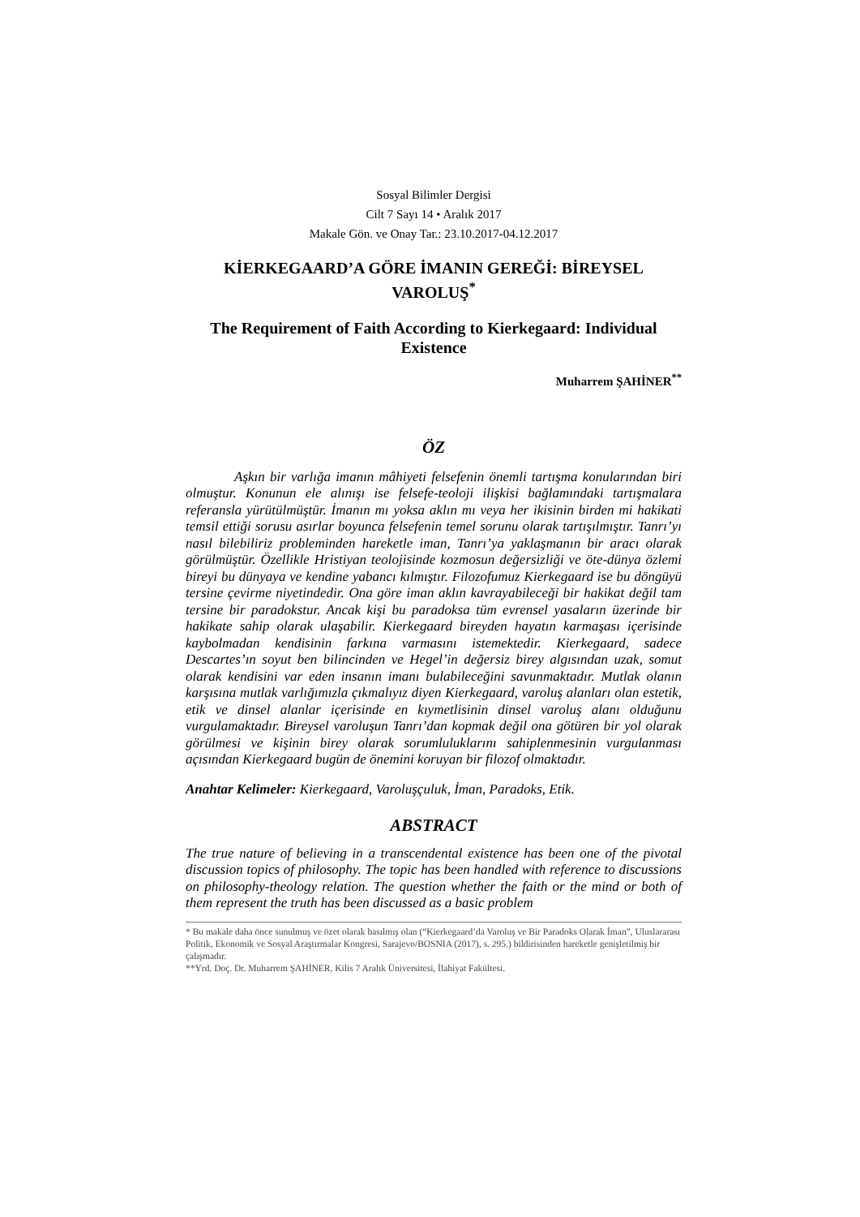Sosyal Bilimler Dergisi
Cilt 7 Sayı 14 • Aralık 2017
Makale Gön. ve Onay Tar.: 23.10.2017-04.12.2017
KİERKEGAARD’A GÖRE İMANIN GEREĞİ: BİREYSEL VAROLUŞ<sup>*</sup>
The Requirement of Faith According to Kierkegaard: Individual Existence
Muharrem ŞAHİNER<sup>**</sup>
ÖZ
Aşkın bir varlığa imanın mâhiyeti felsefenin önemli tartışma konularından biri olmuştur. Konunun ele alınışı ise felsefe-teoloji ilişkisi bağlamındaki tartışmalara referansla yürütülmüştür. İmanın mı yoksa aklın mı veya her ikisinin birden mi hakikati temsil ettiği sorusu asırlar boyunca felsefenin temel sorunu olarak tartışılmıştır. Tanrı’yı nasıl bilebiliriz probleminden hareketle iman, Tanrı’ya yaklaşmanın bir aracı olarak görülmüştür. Özellikle Hristiyan teolojisinde kozmosun değersizliği ve öte-dünya özlemi bireyi bu dünyaya ve kendine yabancı kılmıştır. Filozofumuz Kierkegaard ise bu döngüyü tersine çevirme niyetindedir. Ona göre iman aklın kavrayabileceği bir hakikat değil tam tersine bir paradokstur. Ancak kişi bu paradoksa tüm evrensel yasaların üzerinde bir hakikate sahip olarak ulaşabilir. Kierkegaard bireyden hayatın karmaşası içerisinde kaybolmadan kendisinin farkına varmasını istemektedir. Kierkegaard, sadece Descartes’ın soyut ben bilincinden ve Hegel’in değersiz birey algısından uzak, somut olarak kendisini var eden insanın imanı bulabileceğini savunmaktadır. Mutlak olanın karşısına mutlak varlığımızla çıkmalıyız diyen Kierkegaard, varoluş alanları olan estetik, etik ve dinsel alanlar içerisinde en kıymetlisinin dinsel varoluş alanı olduğunu vurgulamaktadır. Bireysel varoluşun Tanrı’dan kopmak değil ona götüren bir yol olarak görülmesi ve kişinin birey olarak sorumluluklarını sahiplenmesinin vurgulanması açısından Kierkegaard bugün de önemini koruyan bir filozof olmaktadır.
Anahtar Kelimeler: Kierkegaard, Varoluşçuluk, İman, Paradoks, Etik.
ABSTRACT
The true nature of believing in a transcendental existence has been one of the pivotal discussion topics of philosophy. The topic has been handled with reference to discussions on philosophy-theology relation. The question whether the faith or the mind or both of them represent the truth has been discussed as a basic problem
* Bu makale daha önce sunulmuş ve özet olarak basılmış olan (“Kierkegaard’da Varoluş ve Bir Paradoks Olarak İman”, Uluslararası Politik, Ekonomik ve Sosyal Araştırmalar Kongresi, Sarajevo/BOSNIA (2017), s. 295.) bildirisinden hareketle genişletilmiş bir çalışmadır.
**Yrd. Doç. Dr. Muharrem ŞAHİNER, Kilis 7 Aralık Üniversitesi, İlahiyat Fakültesi.